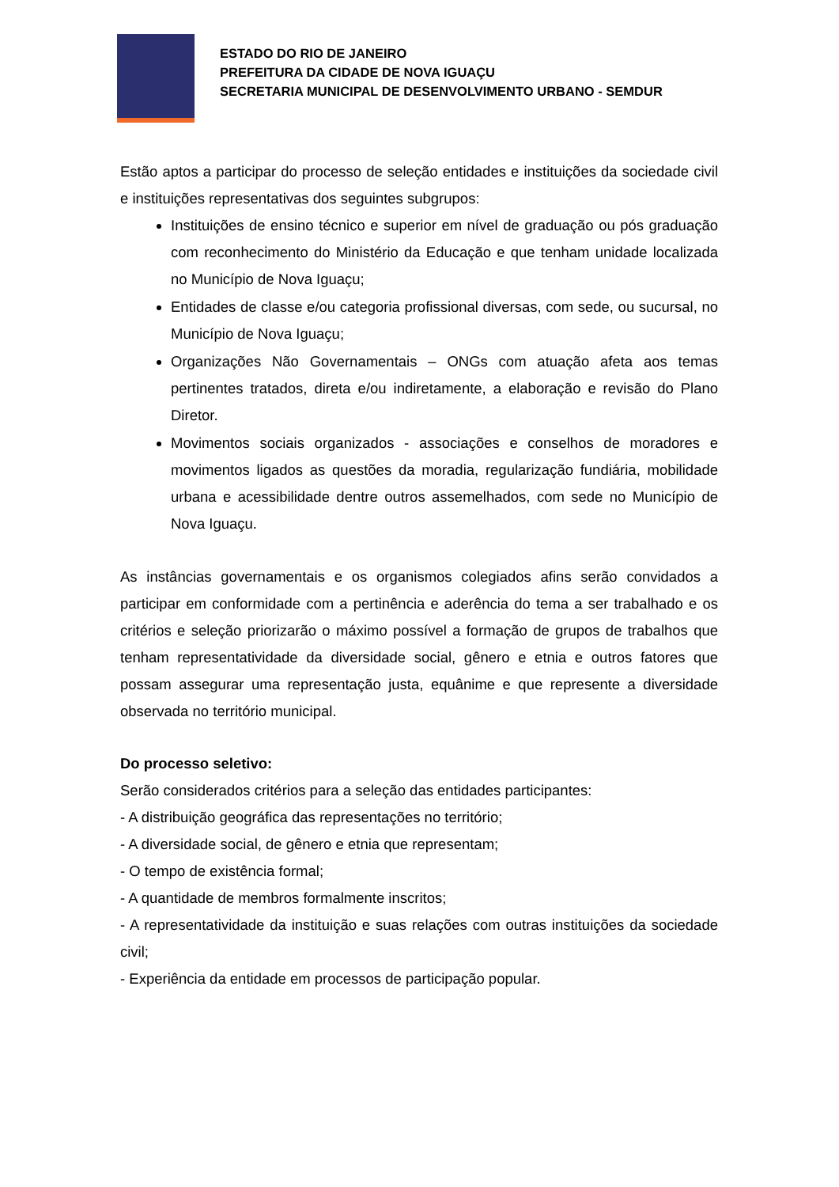ESTADO DO RIO DE JANEIRO
PREFEITURA DA CIDADE DE NOVA IGUAÇU
SECRETARIA MUNICIPAL DE DESENVOLVIMENTO URBANO - SEMDUR
Estão aptos a participar do processo de seleção entidades e instituições da sociedade civil e instituições representativas dos seguintes subgrupos:
Instituições de ensino técnico e superior em nível de graduação ou pós graduação com reconhecimento do Ministério da Educação e que tenham unidade localizada no Município de Nova Iguaçu;
Entidades de classe e/ou categoria profissional diversas, com sede, ou sucursal, no Município de Nova Iguaçu;
Organizações Não Governamentais – ONGs com atuação afeta aos temas pertinentes tratados, direta e/ou indiretamente, a elaboração e revisão do Plano Diretor.
Movimentos sociais organizados - associações e conselhos de moradores e movimentos ligados as questões da moradia, regularização fundiária, mobilidade urbana e acessibilidade dentre outros assemelhados, com sede no Município de Nova Iguaçu.
As instâncias governamentais e os organismos colegiados afins serão convidados a participar em conformidade com a pertinência e aderência do tema a ser trabalhado e os critérios e seleção priorizarão o máximo possível a formação de grupos de trabalhos que tenham representatividade da diversidade social, gênero e etnia e outros fatores que possam assegurar uma representação justa, equânime e que represente a diversidade observada no território municipal.
Do processo seletivo:
Serão considerados critérios para a seleção das entidades participantes:
- A distribuição geográfica das representações no território;
- A diversidade social, de gênero e etnia que representam;
- O tempo de existência formal;
- A quantidade de membros formalmente inscritos;
- A representatividade da instituição e suas relações com outras instituições da sociedade civil;
- Experiência da entidade em processos de participação popular.